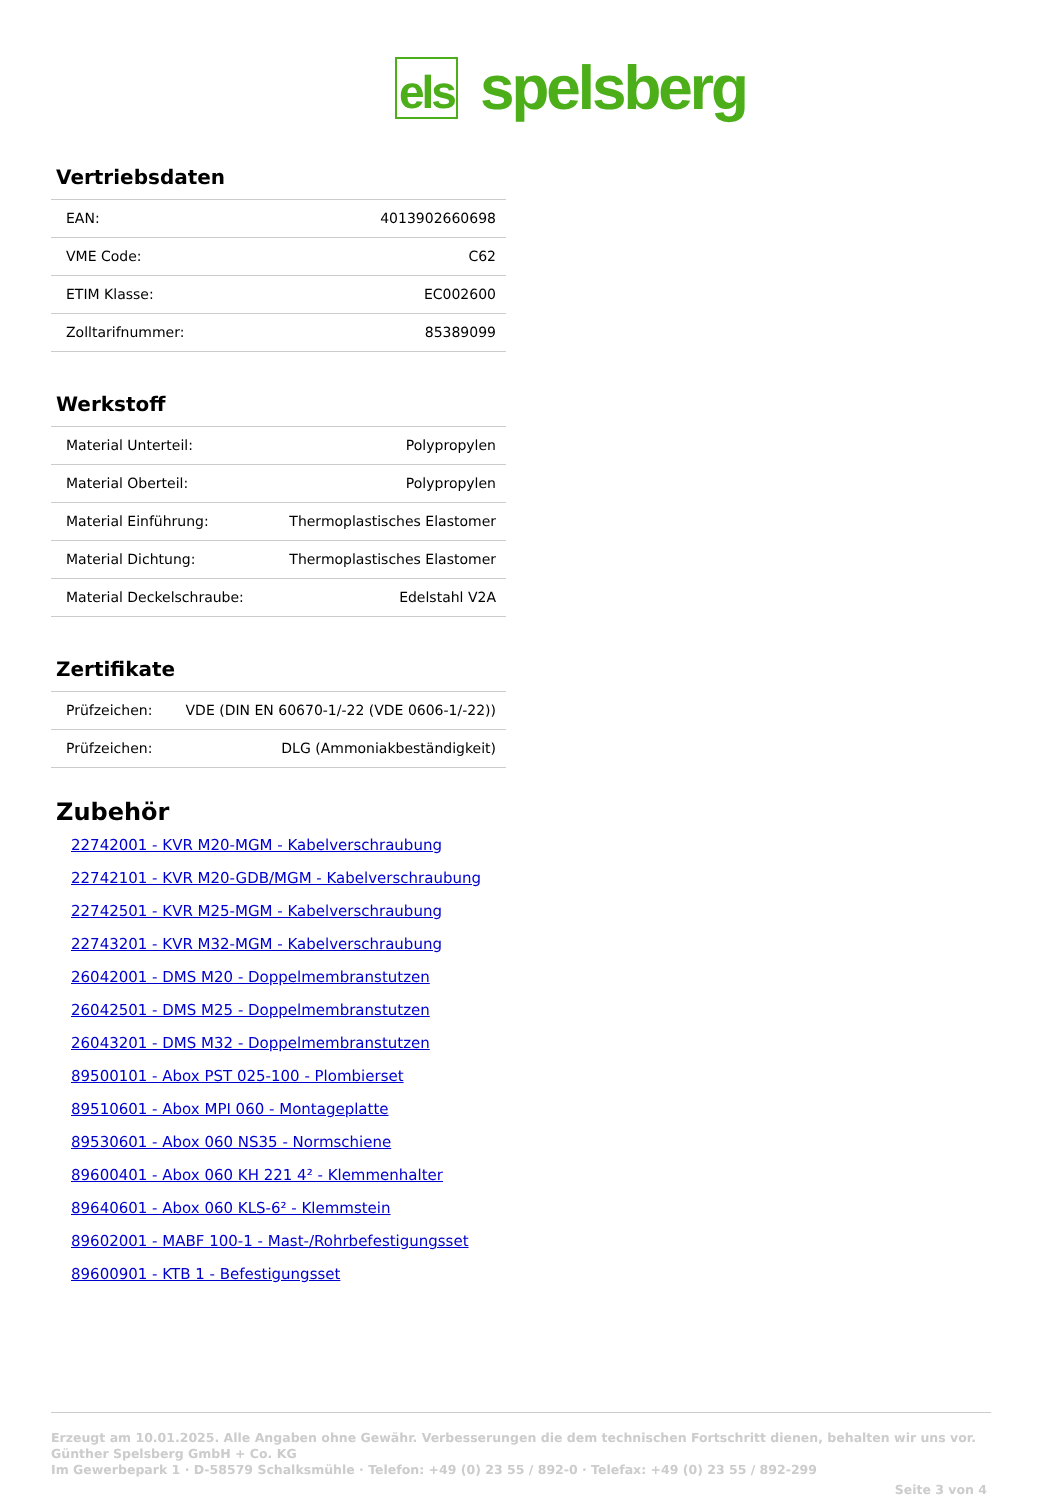els spelsberg
Vertriebsdaten
| EAN: | 4013902660698 |
| VME Code: | C62 |
| ETIM Klasse: | EC002600 |
| Zolltarifnummer: | 85389099 |
Werkstoff
| Material Unterteil: | Polypropylen |
| Material Oberteil: | Polypropylen |
| Material Einführung: | Thermoplastisches Elastomer |
| Material Dichtung: | Thermoplastisches Elastomer |
| Material Deckelschraube: | Edelstahl V2A |
Zertifikate
| Prüfzeichen: | VDE (DIN EN 60670-1/-22 (VDE 0606-1/-22)) |
| Prüfzeichen: | DLG (Ammoniakbeständigkeit) |
Zubehör
22742001 - KVR M20-MGM - Kabelverschraubung
22742101 - KVR M20-GDB/MGM - Kabelverschraubung
22742501 - KVR M25-MGM - Kabelverschraubung
22743201 - KVR M32-MGM - Kabelverschraubung
26042001 - DMS M20 - Doppelmembranstutzen
26042501 - DMS M25 - Doppelmembranstutzen
26043201 - DMS M32 - Doppelmembranstutzen
89500101 - Abox PST 025-100 - Plombierset
89510601 - Abox MPI 060 - Montageplatte
89530601 - Abox 060 NS35 - Normschiene
89600401 - Abox 060 KH 221 4² - Klemmenhalter
89640601 - Abox 060 KLS-6² - Klemmstein
89602001 - MABF 100-1 - Mast-/Rohrbefestigungsset
89600901 - KTB 1 - Befestigungsset
Erzeugt am 10.01.2025. Alle Angaben ohne Gewähr. Verbesserungen die dem technischen Fortschritt dienen, behalten wir uns vor.
Günther Spelsberg GmbH + Co. KG
Im Gewerbepark 1 · D-58579 Schalksmühle · Telefon: +49 (0) 23 55 / 892-0 · Telefax: +49 (0) 23 55 / 892-299
Seite 3 von 4